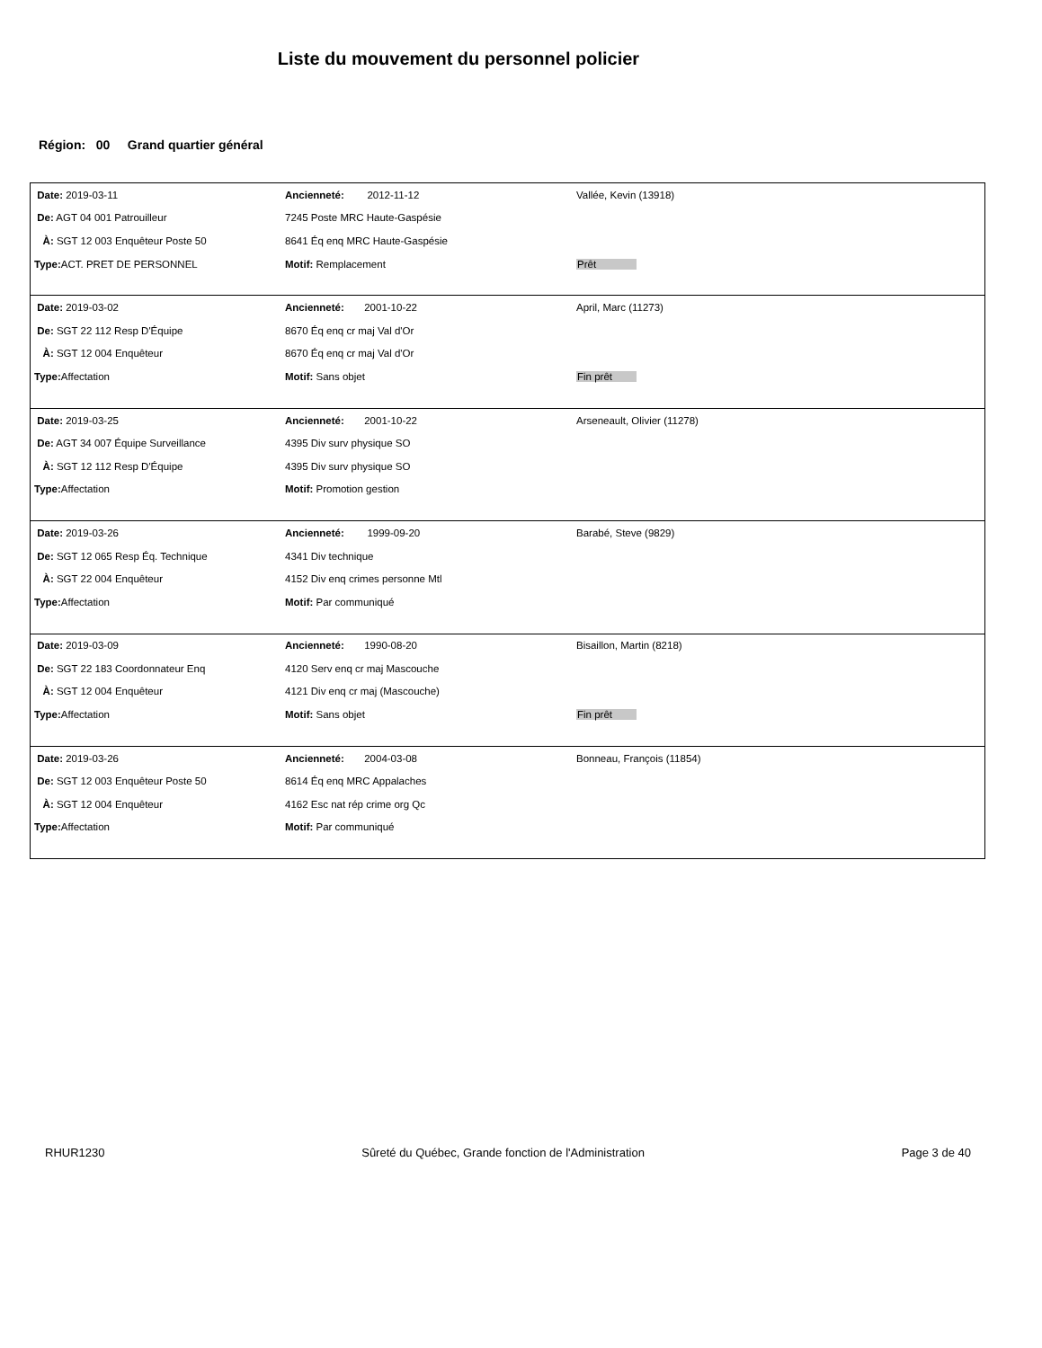Liste du mouvement du personnel policier
Région: 00 Grand quartier général
| Date: 2019-03-11 | Ancienneté: 2012-11-12 | Vallée, Kevin (13918) |
| De: AGT 04 001 Patrouilleur | 7245 Poste MRC Haute-Gaspésie | |
| À: SGT 12 003 Enquêteur Poste 50 | 8641 Éq enq MRC Haute-Gaspésie | |
| Type: ACT. PRET DE PERSONNEL | Motif: Remplacement | Prêt |
| Date: 2019-03-02 | Ancienneté: 2001-10-22 | April, Marc (11273) |
| De: SGT 22 112 Resp D'Équipe | 8670 Éq enq cr maj Val d'Or | |
| À: SGT 12 004 Enquêteur | 8670 Éq enq cr maj Val d'Or | |
| Type: Affectation | Motif: Sans objet | Fin prêt |
| Date: 2019-03-25 | Ancienneté: 2001-10-22 | Arseneault, Olivier (11278) |
| De: AGT 34 007 Équipe Surveillance | 4395 Div surv physique SO | |
| À: SGT 12 112 Resp D'Équipe | 4395 Div surv physique SO | |
| Type: Affectation | Motif: Promotion gestion | |
| Date: 2019-03-26 | Ancienneté: 1999-09-20 | Barabé, Steve (9829) |
| De: SGT 12 065 Resp Éq. Technique | 4341 Div technique | |
| À: SGT 22 004 Enquêteur | 4152 Div enq crimes personne Mtl | |
| Type: Affectation | Motif: Par communiqué | |
| Date: 2019-03-09 | Ancienneté: 1990-08-20 | Bisaillon, Martin (8218) |
| De: SGT 22 183 Coordonnateur Enq | 4120 Serv enq cr maj Mascouche | |
| À: SGT 12 004 Enquêteur | 4121 Div enq cr maj (Mascouche) | |
| Type: Affectation | Motif: Sans objet | Fin prêt |
| Date: 2019-03-26 | Ancienneté: 2004-03-08 | Bonneau, François (11854) |
| De: SGT 12 003 Enquêteur Poste 50 | 8614 Éq enq MRC Appalaches | |
| À: SGT 12 004 Enquêteur | 4162 Esc nat rép crime org Qc | |
| Type: Affectation | Motif: Par communiqué | |
RHUR1230 Sûreté du Québec, Grande fonction de l'Administration Page 3 de 40